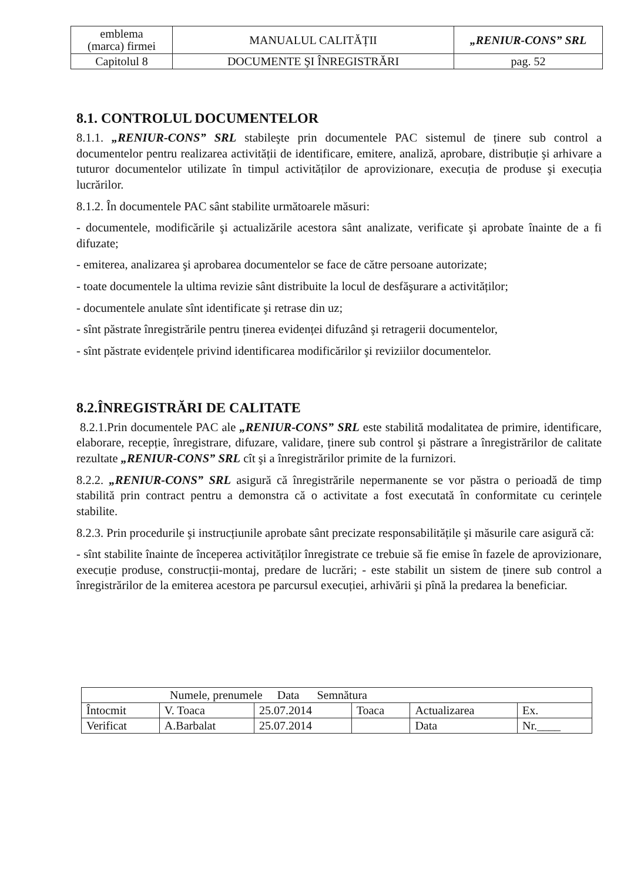| emblema (marca) firmei | MANUALUL CALITĂȚII | „RENIUR-CONS” SRL |
| Capitolul 8 | DOCUMENTE ŞI ÎNREGISTRĂRI | pag. 52 |
8.1. CONTROLUL DOCUMENTELOR
8.1.1. „RENIUR-CONS” SRL stabileşte prin documentele PAC sistemul de ținere sub control a documentelor pentru realizarea activității de identificare, emitere, analiză, aprobare, distribuție şi arhivare a tuturor documentelor utilizate în timpul activităților de aprovizionare, execuția de produse şi execuția lucrărilor.
8.1.2. În documentele PAC sânt stabilite următoarele măsuri:
- documentele, modificările şi actualizările acestora sânt analizate, verificate şi aprobate înainte de a fi difuzate;
- emiterea, analizarea şi aprobarea documentelor se face de către persoane autorizate;
- toate documentele la ultima revizie sânt distribuite la locul de desfăşurare a activităților;
- documentele anulate sînt identificate şi retrase din uz;
- sînt păstrate înregistrările pentru ținerea evidenței difuzând şi retragerii documentelor,
- sînt păstrate evidențele privind identificarea modificărilor şi reviziilor documentelor.
8.2.ÎNREGISTRĂRI DE CALITATE
8.2.1.Prin documentele PAC ale „RENIUR-CONS” SRL este stabilită modalitatea de primire, identificare, elaborare, recepție, înregistrare, difuzare, validare, ținere sub control şi păstrare a înregistrărilor de calitate rezultate „RENIUR-CONS” SRL cît şi a înregistrărilor primite de la furnizori.
8.2.2. „RENIUR-CONS” SRL asigură că înregistrările nepermanente se vor păstra o perioadă de timp stabilită prin contract pentru a demonstra că o activitate a fost executată în conformitate cu cerințele stabilite.
8.2.3. Prin procedurile şi instrucțiunile aprobate sânt precizate responsabilitățile şi măsurile care asigură că:
- sînt stabilite înainte de începerea activităților înregistrate ce trebuie să fie emise în fazele de aprovizionare, execuție produse, construcții-montaj, predare de lucrări; - este stabilit un sistem de ținere sub control a înregistrărilor de la emiterea acestora pe parcursul execuției, arhivării şi pînă la predarea la beneficiar.
| Numele, prenumele Data Semnătura | | | | | |
| Întocmit | V. Toaca | 25.07.2014 | Toaca | Actualizarea | Ex. |
| Verificat | A.Barbalat | 25.07.2014 | | Data | Nr.____ |